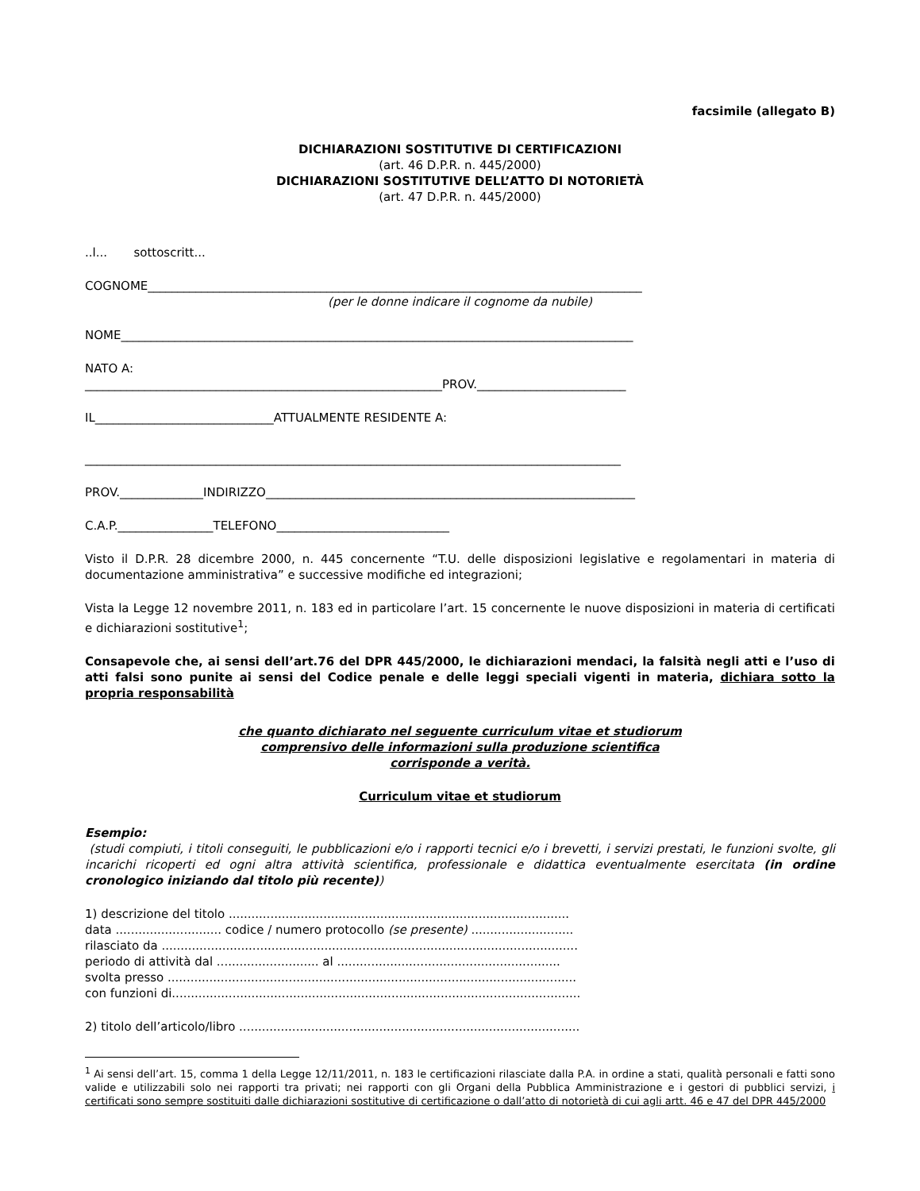facsimile (allegato B)
DICHIARAZIONI SOSTITUTIVE DI CERTIFICAZIONI
(art. 46 D.P.R. n. 445/2000)
DICHIARAZIONI SOSTITUTIVE DELL’ATTO DI NOTORIETÀ
(art. 47 D.P.R. n. 445/2000)
..l... sottoscritt...
COGNOME___________________________________________________________________________________
(per le donne indicare il cognome da nubile)
NOME______________________________________________________________________________________
NATO A:
____________________________________________________________PROV._________________________
IL______________________________ATTUALMENTE RESIDENTE A:
__________________________________________________________________________________________
PROV.______________INDIRIZZO______________________________________________________________
C.A.P.________________TELEFONO_____________________________
Visto il D.P.R. 28 dicembre 2000, n. 445 concernente “T.U. delle disposizioni legislative e regolamentari in materia di documentazione amministrativa” e successive modifiche ed integrazioni;
Vista la Legge 12 novembre 2011, n. 183 ed in particolare l’art. 15 concernente le nuove disposizioni in materia di certificati e dichiarazioni sostitutive<sup>1</sup>;
Consapevole che, ai sensi dell’art.76 del DPR 445/2000, le dichiarazioni mendaci, la falsità negli atti e l’uso di atti falsi sono punite ai sensi del Codice penale e delle leggi speciali vigenti in materia, dichiara sotto la propria responsabilità
che quanto dichiarato nel seguente curriculum vitae et studiorum
comprensivo delle informazioni sulla produzione scientifica
corrisponde a verità.
Curriculum vitae et studiorum
Esempio:
(studi compiuti, i titoli conseguiti, le pubblicazioni e/o i rapporti tecnici e/o i brevetti, i servizi prestati, le funzioni svolte, gli incarichi ricoperti ed ogni altra attività scientifica, professionale e didattica eventualmente esercitata (in ordine cronologico iniziando dal titolo più recente))
1) descrizione del titolo ..........................................................................................
data ............................ codice / numero protocollo (se presente) ...........................
rilasciato da ..............................................................................................................
periodo di attività dal ........................... al ...........................................................
svolta presso ............................................................................................................
con funzioni di............................................................................................................
2) titolo dell’articolo/libro ..........................................................................................
<sup>1</sup> Ai sensi dell’art. 15, comma 1 della Legge 12/11/2011, n. 183 le certificazioni rilasciate dalla P.A. in ordine a stati, qualità personali e fatti sono valide e utilizzabili solo nei rapporti tra privati; nei rapporti con gli Organi della Pubblica Amministrazione e i gestori di pubblici servizi, i certificati sono sempre sostituiti dalle dichiarazioni sostitutive di certificazione o dall’atto di notorietà di cui agli artt. 46 e 47 del DPR 445/2000